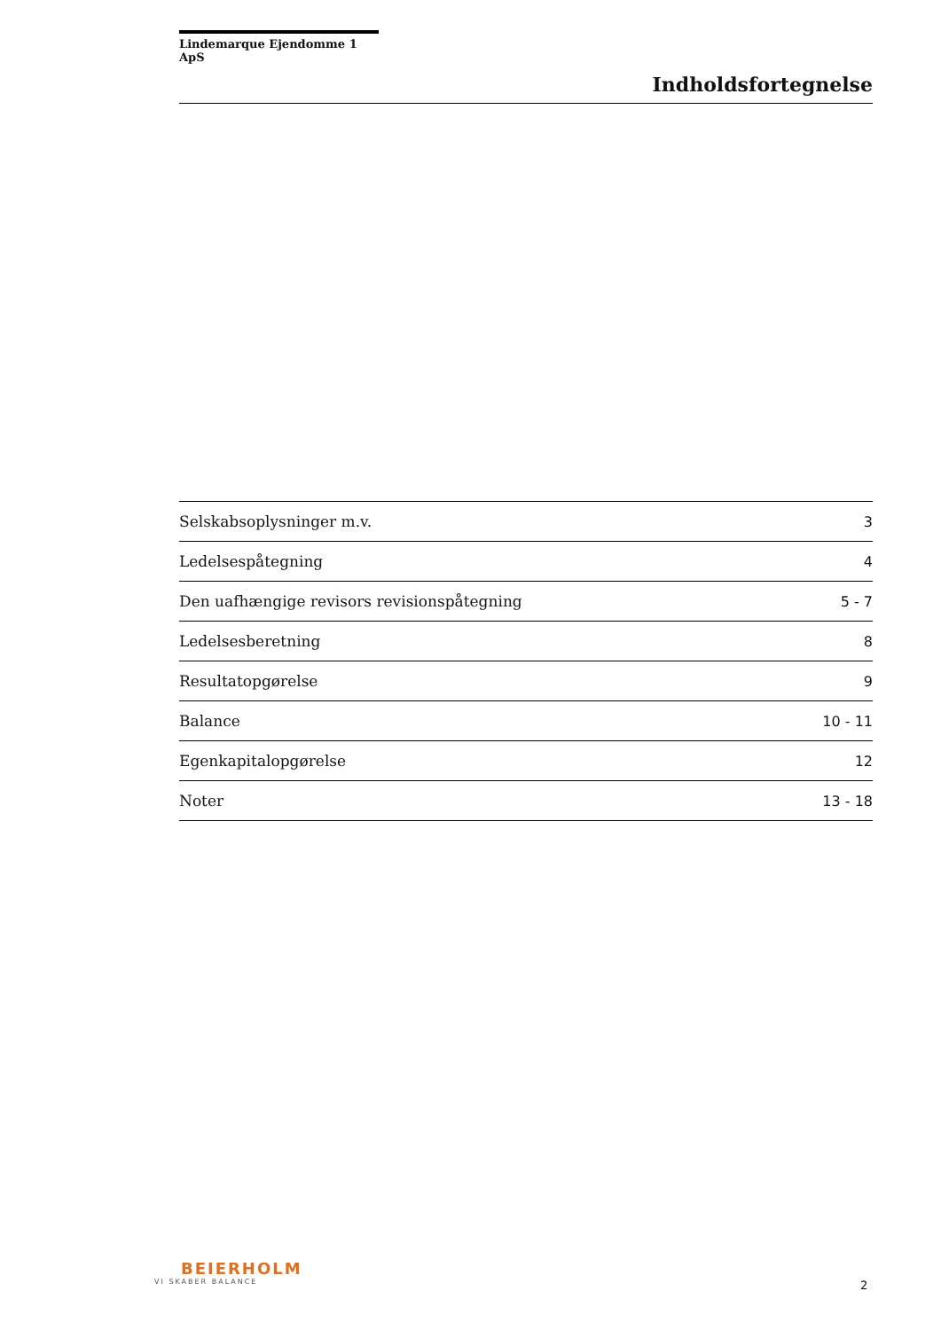Lindemarque Ejendomme 1 ApS
Indholdsfortegnelse
| Selskabsoplysninger m.v. | 3 |
| Ledelsespåtegning | 4 |
| Den uafhængige revisors revisionspåtegning | 5 - 7 |
| Ledelsesberetning | 8 |
| Resultatopgørelse | 9 |
| Balance | 10 - 11 |
| Egenkapitalopgørelse | 12 |
| Noter | 13 - 18 |
BEIERHOLM
VI SKABER BALANCE
2